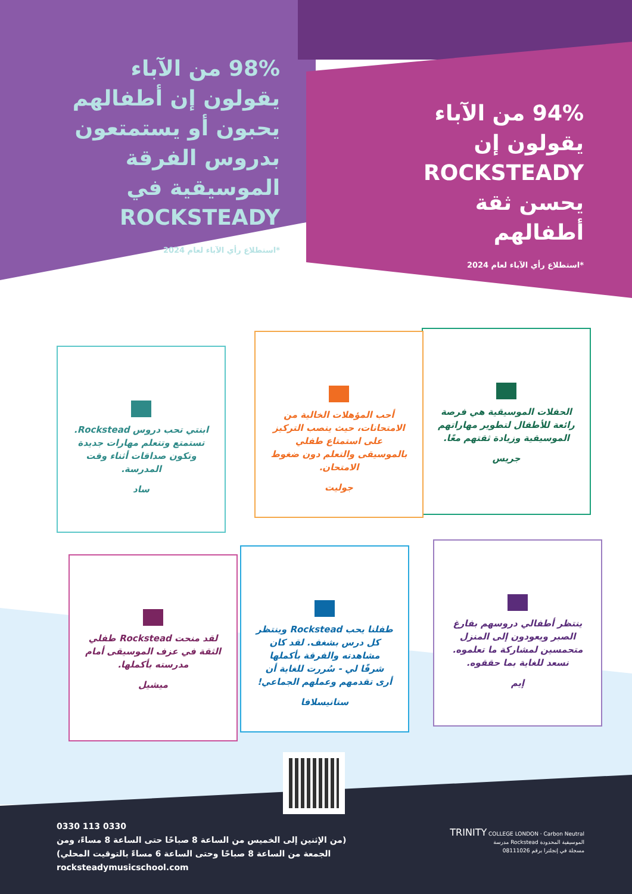98% من الآباء يقولون إن أطفالهم يحبون أو يستمتعون بدروس الفرقة الموسيقية في ROCKSTEADY
*استطلاع رأي الآباء لعام 2024
94% من الآباء يقولون إن ROCKSTEADY يحسن ثقة أطفالهم
*استطلاع رأي الآباء لعام 2024
الحفلات الموسيقية هي فرصة رائعة للأطفال لتطوير مهاراتهم الموسيقية وزيادة ثقتهم معًا.
جريس
أحب المؤهلات الخالية من الامتحانات، حيث ينصب التركيز على استمتاع طفلي بالموسيقى والتعلم دون ضغوط الامتحان.
جوليت
ابنتي تحب دروس Rockstead. تستمتع وتتعلم مهارات جديدة وتكون صداقات أثناء وقت المدرسة.
ساد
ينتظر أطفالي دروسهم بفارغ الصبر ويعودون إلى المنزل متحمسين لمشاركة ما تعلموه. نسعد للغاية بما حققوه.
إيم
طفلنا يحب Rockstead وينتظر كل درس بشغف. لقد كان مشاهدته والفرقة بأكملها شرفًا لي - سُررت للغاية أن أرى تقدمهم وعملهم الجماعي!
ستانيسلافا
لقد منحت Rockstead طفلي الثقة في عزف الموسيقى أمام مدرسته بأكملها.
ميشيل
0330 113 0330
(من الإثنين إلى الخميس من الساعة 8 صباحًا حتى الساعة 8 مساءً، ومن
الجمعة من الساعة 8 صباحًا وحتى الساعة 6 مساءً بالتوقيت المحلي)
rocksteadymusicschool.com
TRINITY COLLEGE LONDON · Carbon Neutral
مدرسة Rockstead الموسيقية المحدودة
مسجلة في إنجلترا برقم 08111026